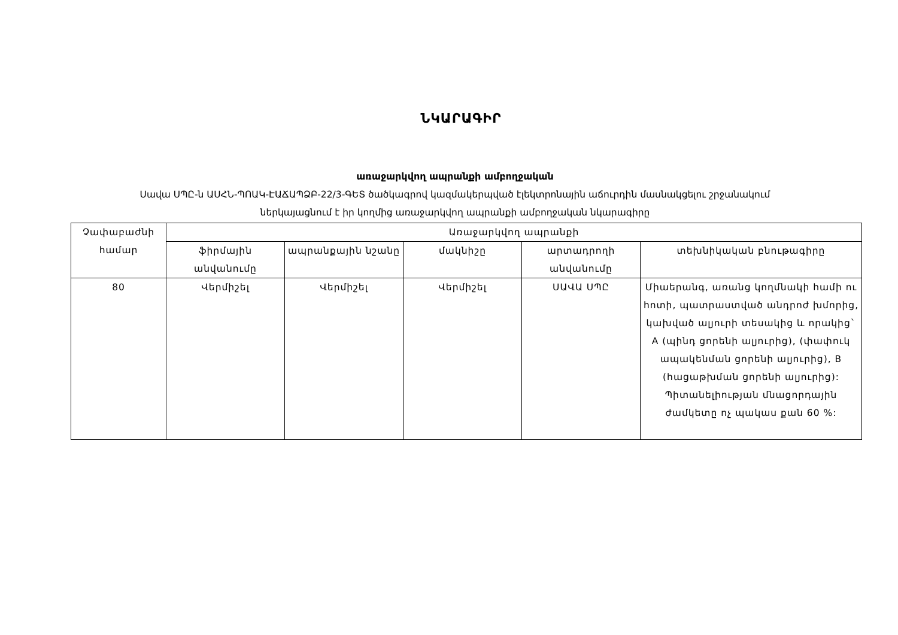ՆԿԱՐԱԳԻՐ
առաջարկվող ապրանքի ամբողջական
Սավա ՍՊԸ-ն ԱՍՀՆ-ՊՈԱԿ-ԷԱՃԱՊՁԲ-22/3-ԳԵՏ ծածկագրով կազմակերպված էլեկտրոնային աճուրդին մասնակցելու շրջանակում
ներկայացնում է իր կողմից առաջարկվող ապրանքի ամբողջական նկարագիրը
| Չափաբաժնի համար | Առաջարկվող ապրանքի | | | | |
| --- | --- | --- | --- | --- | --- |
| | ֆիրմային անվանումը | ապրանքային նշանը | մակնիշը | արտադրողի անվանումը | տեխնիկական բնութագիրը |
| 80 | Վերմիշել | Վերմիշել | Վերմիշել | ՍԱՎԱ ՍՊԸ | Միաերանգ, առանց կողմնակի համի ու հոտի, պատրաստված անդրոժ խմորից, կախված ալյուրի տեսակից և որակից` A (պինդ ցորենի ալյուրից), (փափուկ ապակենման ցորենի ալյուրից), B (հացաթխման ցորենի ալյուրից): Պիտանելիության մնացորդային ժամկետը ոչ պակաս քան 60 %: |